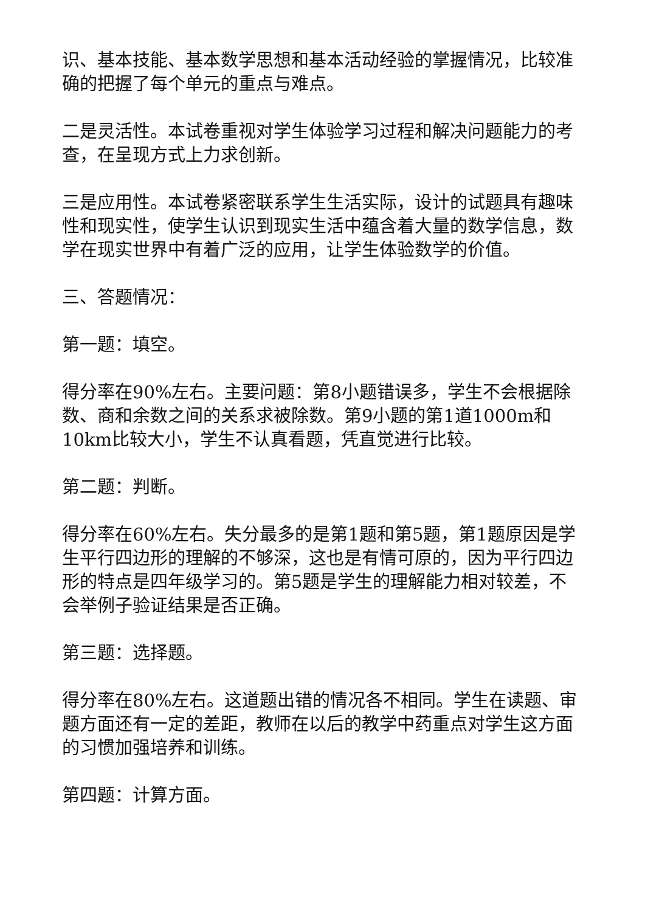识、基本技能、基本数学思想和基本活动经验的掌握情况，比较准确的把握了每个单元的重点与难点。
二是灵活性。本试卷重视对学生体验学习过程和解决问题能力的考查，在呈现方式上力求创新。
三是应用性。本试卷紧密联系学生生活实际，设计的试题具有趣味性和现实性，使学生认识到现实生活中蕴含着大量的数学信息，数学在现实世界中有着广泛的应用，让学生体验数学的价值。
三、答题情况：
第一题：填空。
得分率在90%左右。主要问题：第8小题错误多，学生不会根据除数、商和余数之间的关系求被除数。第9小题的第1道1000m和10km比较大小，学生不认真看题，凭直觉进行比较。
第二题：判断。
得分率在60%左右。失分最多的是第1题和第5题，第1题原因是学生平行四边形的理解的不够深，这也是有情可原的，因为平行四边形的特点是四年级学习的。第5题是学生的理解能力相对较差，不会举例子验证结果是否正确。
第三题：选择题。
得分率在80%左右。这道题出错的情况各不相同。学生在读题、审题方面还有一定的差距，教师在以后的教学中药重点对学生这方面的习惯加强培养和训练。
第四题：计算方面。